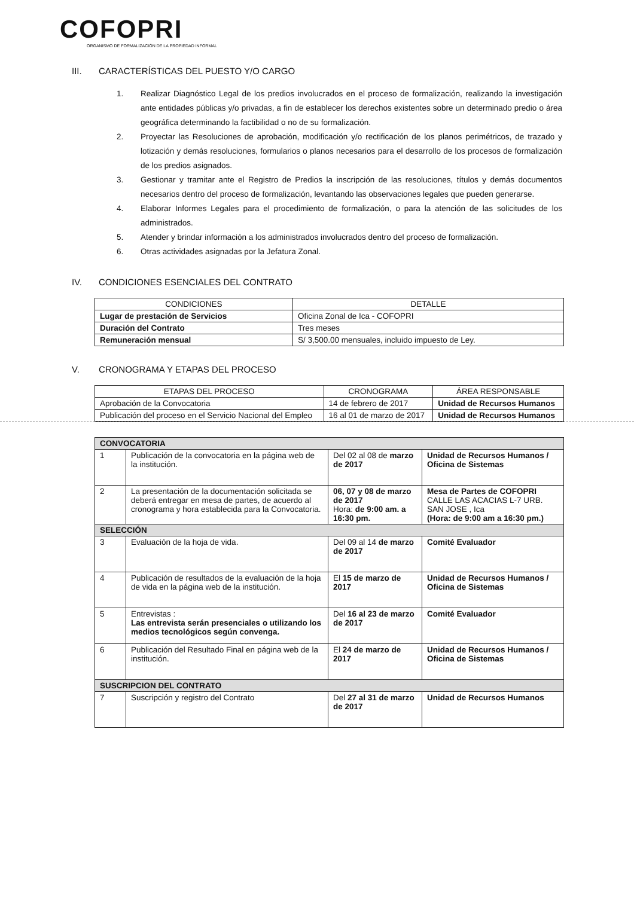COFOPRI
ORGANISMO DE FORMALIZACIÓN DE LA PROPIEDAD INFORMAL
III. CARACTERÍSTICAS DEL PUESTO Y/O CARGO
1. Realizar Diagnóstico Legal de los predios involucrados en el proceso de formalización, realizando la investigación ante entidades públicas y/o privadas, a fin de establecer los derechos existentes sobre un determinado predio o área geográfica determinando la factibilidad o no de su formalización.
2. Proyectar las Resoluciones de aprobación, modificación y/o rectificación de los planos perimétricos, de trazado y lotización y demás resoluciones, formularios o planos necesarios para el desarrollo de los procesos de formalización de los predios asignados.
3. Gestionar y tramitar ante el Registro de Predios la inscripción de las resoluciones, títulos y demás documentos necesarios dentro del proceso de formalización, levantando las observaciones legales que pueden generarse.
4. Elaborar Informes Legales para el procedimiento de formalización, o para la atención de las solicitudes de los administrados.
5. Atender y brindar información a los administrados involucrados dentro del proceso de formalización.
6. Otras actividades asignadas por la Jefatura Zonal.
IV. CONDICIONES ESENCIALES DEL CONTRATO
| CONDICIONES | DETALLE |
| --- | --- |
| Lugar de prestación de Servicios | Oficina Zonal de Ica - COFOPRI |
| Duración del Contrato | Tres meses |
| Remuneración mensual | S/ 3,500.00 mensuales, incluido impuesto de Ley. |
V. CRONOGRAMA Y ETAPAS DEL PROCESO
| ETAPAS DEL PROCESO | CRONOGRAMA | ÁREA RESPONSABLE |
| --- | --- | --- |
| Aprobación de la Convocatoria | 14 de febrero de 2017 | Unidad de Recursos Humanos |
| Publicación del proceso en el Servicio Nacional del Empleo | 16 al 01 de marzo de 2017 | Unidad de Recursos Humanos |
| CONVOCATORIA | | | |
| 1 | Publicación de la convocatoria en la página web de la institución. | Del 02 al 08 de marzo de 2017 | Unidad de Recursos Humanos / Oficina de Sistemas |
| 2 | La presentación de la documentación solicitada se deberá entregar en mesa de partes, de acuerdo al cronograma y hora establecida para la Convocatoria. | 06, 07 y 08 de marzo de 2017 Hora: de 9:00 am. a 16:30 pm. | Mesa de Partes de COFOPRI CALLE LAS ACACIAS L-7 URB. SAN JOSE , Ica (Hora: de 9:00 am a 16:30 pm.) |
| SELECCIÓN | | | |
| 3 | Evaluación de la hoja de vida. | Del 09 al 14 de marzo de 2017 | Comité Evaluador |
| 4 | Publicación de resultados de la evaluación de la hoja de vida en la página web de la institución. | El 15 de marzo de 2017 | Unidad de Recursos Humanos / Oficina de Sistemas |
| 5 | Entrevistas : Las entrevista serán presenciales o utilizando los medios tecnológicos según convenga. | Del 16 al 23 de marzo de 2017 | Comité Evaluador |
| 6 | Publicación del Resultado Final en página web de la institución. | El 24 de marzo de 2017 | Unidad de Recursos Humanos / Oficina de Sistemas |
| SUSCRIPCION DEL CONTRATO | | | |
| 7 | Suscripción y registro del Contrato | Del 27 al 31 de marzo de 2017 | Unidad de Recursos Humanos |